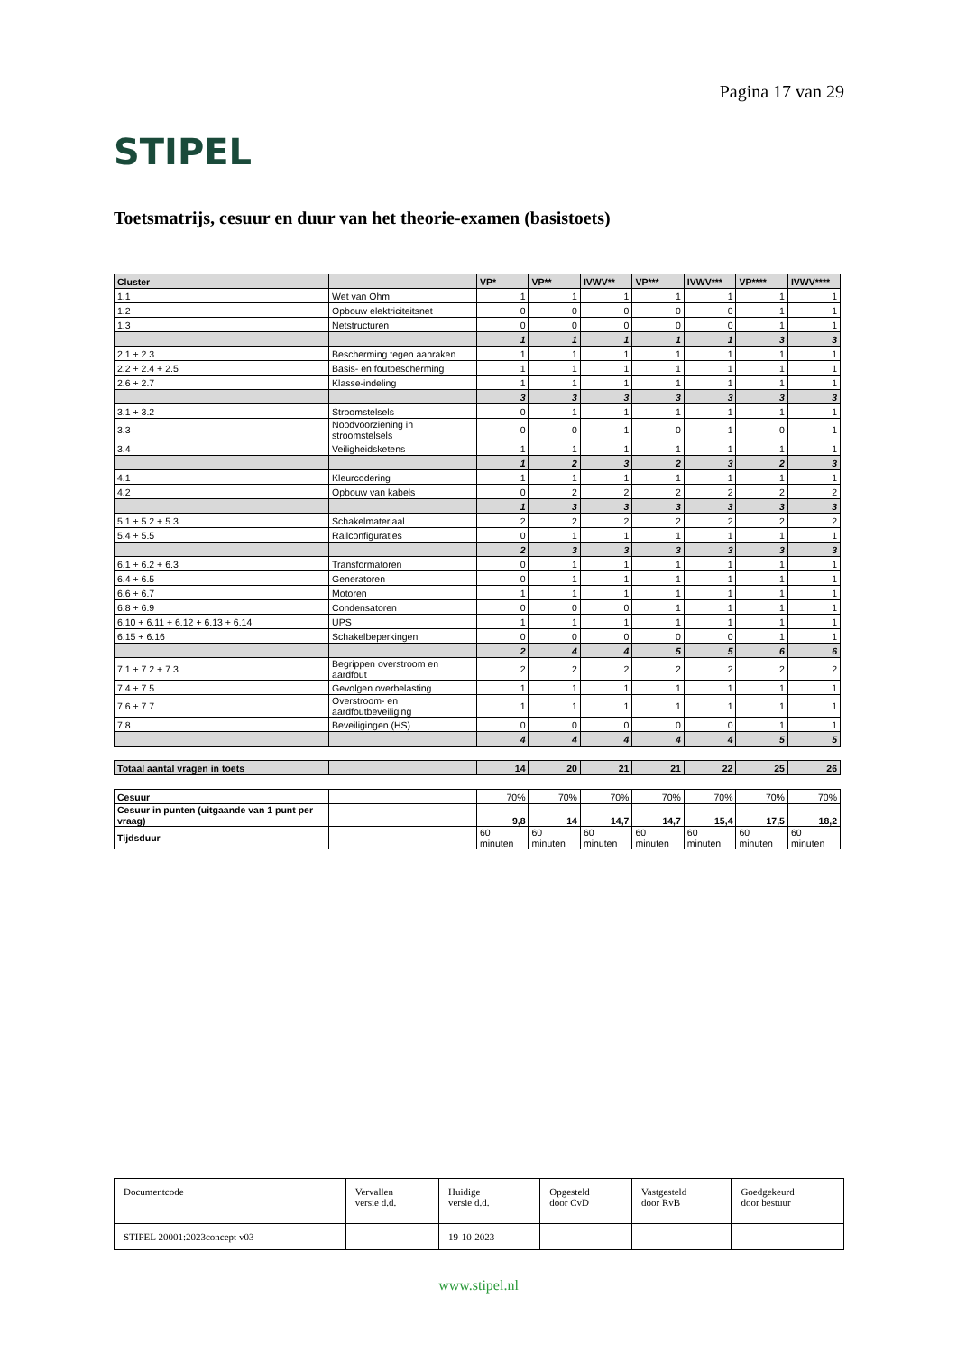STIPEL
Pagina 17 van 29
Toetsmatrijs, cesuur en duur van het theorie-examen (basistoets)
| Cluster | | VP* | VP** | IVWV** | VP*** | IVWV*** | VP**** | IVWV**** |
| --- | --- | --- | --- | --- | --- | --- | --- | --- |
| 1.1 | Wet van Ohm | 1 | 1 | 1 | 1 | 1 | 1 | 1 |
| 1.2 | Opbouw elektriciteitsnet | 0 | 0 | 0 | 0 | 0 | 1 | 1 |
| 1.3 | Netstructuren | 0 | 0 | 0 | 0 | 0 | 1 | 1 |
| | | 1 | 1 | 1 | 1 | 1 | 3 | 3 |
| 2.1 + 2.3 | Bescherming tegen aanraken | 1 | 1 | 1 | 1 | 1 | 1 | 1 |
| 2.2 + 2.4 + 2.5 | Basis- en foutbescherming | 1 | 1 | 1 | 1 | 1 | 1 | 1 |
| 2.6 + 2.7 | Klasse-indeling | 1 | 1 | 1 | 1 | 1 | 1 | 1 |
| | | 3 | 3 | 3 | 3 | 3 | 3 | 3 |
| 3.1 + 3.2 | Stroomstelsels | 0 | 1 | 1 | 1 | 1 | 1 | 1 |
| 3.3 | Noodvoorziening in stroomstelsels | 0 | 0 | 1 | 0 | 1 | 0 | 1 |
| 3.4 | Veiligheidsketens | 1 | 1 | 1 | 1 | 1 | 1 | 1 |
| | | 1 | 2 | 3 | 2 | 3 | 2 | 3 |
| 4.1 | Kleurcodering | 1 | 1 | 1 | 1 | 1 | 1 | 1 |
| 4.2 | Opbouw van kabels | 0 | 2 | 2 | 2 | 2 | 2 | 2 |
| | | 1 | 3 | 3 | 3 | 3 | 3 | 3 |
| 5.1 + 5.2 + 5.3 | Schakelmateriaal | 2 | 2 | 2 | 2 | 2 | 2 | 2 |
| 5.4 + 5.5 | Railconfiguraties | 0 | 1 | 1 | 1 | 1 | 1 | 1 |
| | | 2 | 3 | 3 | 3 | 3 | 3 | 3 |
| 6.1 + 6.2 + 6.3 | Transformatoren | 0 | 1 | 1 | 1 | 1 | 1 | 1 |
| 6.4 + 6.5 | Generatoren | 0 | 1 | 1 | 1 | 1 | 1 | 1 |
| 6.6 + 6.7 | Motoren | 1 | 1 | 1 | 1 | 1 | 1 | 1 |
| 6.8 + 6.9 | Condensatoren | 0 | 0 | 0 | 1 | 1 | 1 | 1 |
| 6.10 + 6.11 + 6.12 + 6.13 + 6.14 | UPS | 1 | 1 | 1 | 1 | 1 | 1 | 1 |
| 6.15 + 6.16 | Schakelbeperkingen | 0 | 0 | 0 | 0 | 0 | 1 | 1 |
| | | 2 | 4 | 4 | 5 | 5 | 6 | 6 |
| 7.1 + 7.2 + 7.3 | Begrippen overstroom en aardfout | 2 | 2 | 2 | 2 | 2 | 2 | 2 |
| 7.4 + 7.5 | Gevolgen overbelasting | 1 | 1 | 1 | 1 | 1 | 1 | 1 |
| 7.6 + 7.7 | Overstroom- en aardfoutbeveiliging | 1 | 1 | 1 | 1 | 1 | 1 | 1 |
| 7.8 | Beveiligingen (HS) | 0 | 0 | 0 | 0 | 0 | 1 | 1 |
| | | 4 | 4 | 4 | 4 | 4 | 5 | 5 |
| Totaal aantal vragen in toets | | 14 | 20 | 21 | 21 | 22 | 25 | 26 |
| Cesuur | | 70% | 70% | 70% | 70% | 70% | 70% | 70% |
| Cesuur in punten (uitgaande van 1 punt per vraag) | | 9,8 | 14 | 14,7 | 14,7 | 15,4 | 17,5 | 18,2 |
| Tijdsduur | | 60 minuten | 60 minuten | 60 minuten | 60 minuten | 60 minuten | 60 minuten | 60 minuten |
| Documentcode | Vervallen versie d.d. | Huidige versie d.d. | Opgesteld door CvD | Vastgesteld door RvB | Goedgekeurd door bestuur |
| STIPEL 20001:2023concept v03 | -- | 19-10-2023 | ---- | --- | --- |
www.stipel.nl